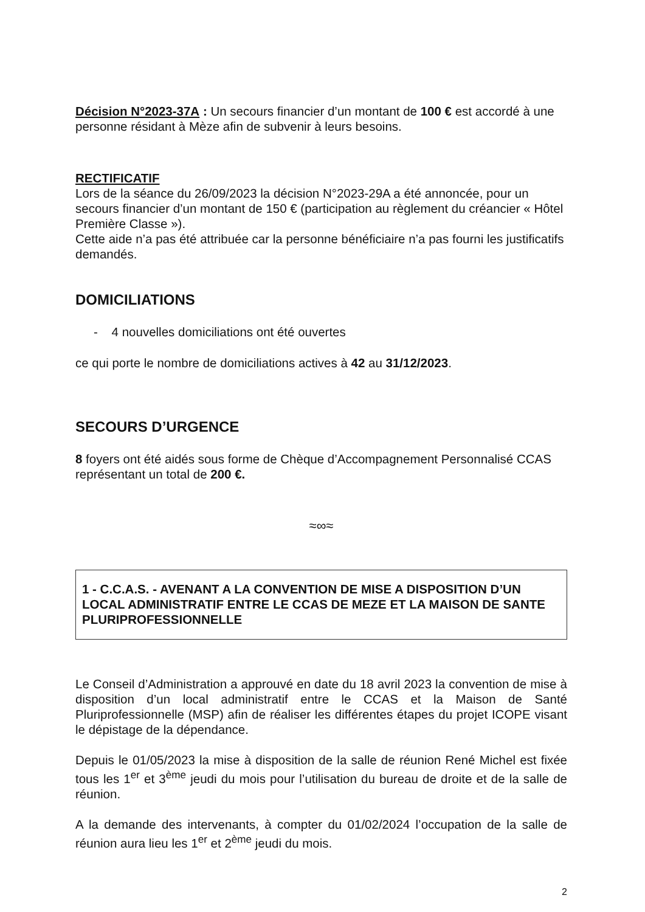Décision N°2023-37A : Un secours financier d’un montant de 100 € est accordé à une personne résidant à Mèze afin de subvenir à leurs besoins.
RECTIFICATIF
Lors de la séance du 26/09/2023 la décision N°2023-29A a été annoncée, pour un secours financier d’un montant de 150 € (participation au règlement du créancier « Hôtel Première Classe »).
Cette aide n’a pas été attribuée car la personne bénéficiaire n’a pas fourni les justificatifs demandés.
DOMICILIATIONS
- 4 nouvelles domiciliations ont été ouvertes
ce qui porte le nombre de domiciliations actives à 42 au 31/12/2023.
SECOURS D’URGENCE
8 foyers ont été aidés sous forme de Chèque d’Accompagnement Personnalisé CCAS représentant un total de 200 €.
≈∞≈
1 - C.C.A.S. - AVENANT A LA CONVENTION DE MISE A DISPOSITION D’UN LOCAL ADMINISTRATIF ENTRE LE CCAS DE MEZE ET LA MAISON DE SANTE PLURIPROFESSIONNELLE
Le Conseil d’Administration a approuvé en date du 18 avril 2023 la convention de mise à disposition d’un local administratif entre le CCAS et la Maison de Santé Pluriprofessionnelle (MSP) afin de réaliser les différentes étapes du projet ICOPE visant le dépistage de la dépendance.
Depuis le 01/05/2023 la mise à disposition de la salle de réunion René Michel est fixée tous les 1<sup>er</sup> et 3<sup>ème</sup> jeudi du mois pour l’utilisation du bureau de droite et de la salle de réunion.
A la demande des intervenants, à compter du 01/02/2024 l’occupation de la salle de réunion aura lieu les 1<sup>er</sup> et 2<sup>ème</sup> jeudi du mois.
2